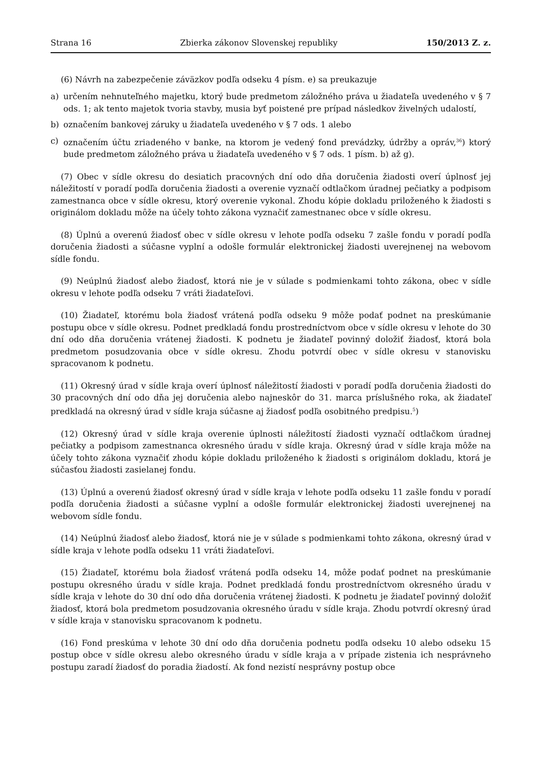Strana 16 Zbierka zákonov Slovenskej republiky 150/2013 Z. z.
(6) Návrh na zabezpečenie záväzkov podľa odseku 4 písm. e) sa preukazuje
a) určením nehnuteľného majetku, ktorý bude predmetom záložného práva u žiadateľa uvedeného v § 7 ods. 1; ak tento majetok tvoria stavby, musia byť poistené pre prípad následkov živelných udalostí,
b) označením bankovej záruky u žiadateľa uvedeného v § 7 ods. 1 alebo
c) označením účtu zriadeného v banke, na ktorom je vedený fond prevádzky, údržby a opráv,<sup>36</sup>) ktorý bude predmetom záložného práva u žiadateľa uvedeného v § 7 ods. 1 písm. b) až g).
(7) Obec v sídle okresu do desiatich pracovných dní odo dňa doručenia žiadosti overí úplnosť jej náležitostí v poradí podľa doručenia žiadosti a overenie vyznačí odtlačkom úradnej pečiatky a podpisom zamestnanca obce v sídle okresu, ktorý overenie vykonal. Zhodu kópie dokladu priloženého k žiadosti s originálom dokladu môže na účely tohto zákona vyznačiť zamestnanec obce v sídle okresu.
(8) Úplnú a overenú žiadosť obec v sídle okresu v lehote podľa odseku 7 zašle fondu v poradí podľa doručenia žiadosti a súčasne vyplní a odošle formulár elektronickej žiadosti uverejnenej na webovom sídle fondu.
(9) Neúplnú žiadosť alebo žiadosť, ktorá nie je v súlade s podmienkami tohto zákona, obec v sídle okresu v lehote podľa odseku 7 vráti žiadateľovi.
(10) Žiadateľ, ktorému bola žiadosť vrátená podľa odseku 9 môže podať podnet na preskúmanie postupu obce v sídle okresu. Podnet predkladá fondu prostredníctvom obce v sídle okresu v lehote do 30 dní odo dňa doručenia vrátenej žiadosti. K podnetu je žiadateľ povinný doložiť žiadosť, ktorá bola predmetom posudzovania obce v sídle okresu. Zhodu potvrdí obec v sídle okresu v stanovisku spracovanom k podnetu.
(11) Okresný úrad v sídle kraja overí úplnosť náležitostí žiadosti v poradí podľa doručenia žiadosti do 30 pracovných dní odo dňa jej doručenia alebo najneskôr do 31. marca príslušného roka, ak žiadateľ predkladá na okresný úrad v sídle kraja súčasne aj žiadosť podľa osobitného predpisu.<sup>5</sup>)
(12) Okresný úrad v sídle kraja overenie úplnosti náležitostí žiadosti vyznačí odtlačkom úradnej pečiatky a podpisom zamestnanca okresného úradu v sídle kraja. Okresný úrad v sídle kraja môže na účely tohto zákona vyznačiť zhodu kópie dokladu priloženého k žiadosti s originálom dokladu, ktorá je súčasťou žiadosti zasielanej fondu.
(13) Úplnú a overenú žiadosť okresný úrad v sídle kraja v lehote podľa odseku 11 zašle fondu v poradí podľa doručenia žiadosti a súčasne vyplní a odošle formulár elektronickej žiadosti uverejnenej na webovom sídle fondu.
(14) Neúplnú žiadosť alebo žiadosť, ktorá nie je v súlade s podmienkami tohto zákona, okresný úrad v sídle kraja v lehote podľa odseku 11 vráti žiadateľovi.
(15) Žiadateľ, ktorému bola žiadosť vrátená podľa odseku 14, môže podať podnet na preskúmanie postupu okresného úradu v sídle kraja. Podnet predkladá fondu prostredníctvom okresného úradu v sídle kraja v lehote do 30 dní odo dňa doručenia vrátenej žiadosti. K podnetu je žiadateľ povinný doložiť žiadosť, ktorá bola predmetom posudzovania okresného úradu v sídle kraja. Zhodu potvrdí okresný úrad v sídle kraja v stanovisku spracovanom k podnetu.
(16) Fond preskúma v lehote 30 dní odo dňa doručenia podnetu podľa odseku 10 alebo odseku 15 postup obce v sídle okresu alebo okresného úradu v sídle kraja a v prípade zistenia ich nesprávneho postupu zaradí žiadosť do poradia žiadostí. Ak fond nezistí nesprávny postup obce